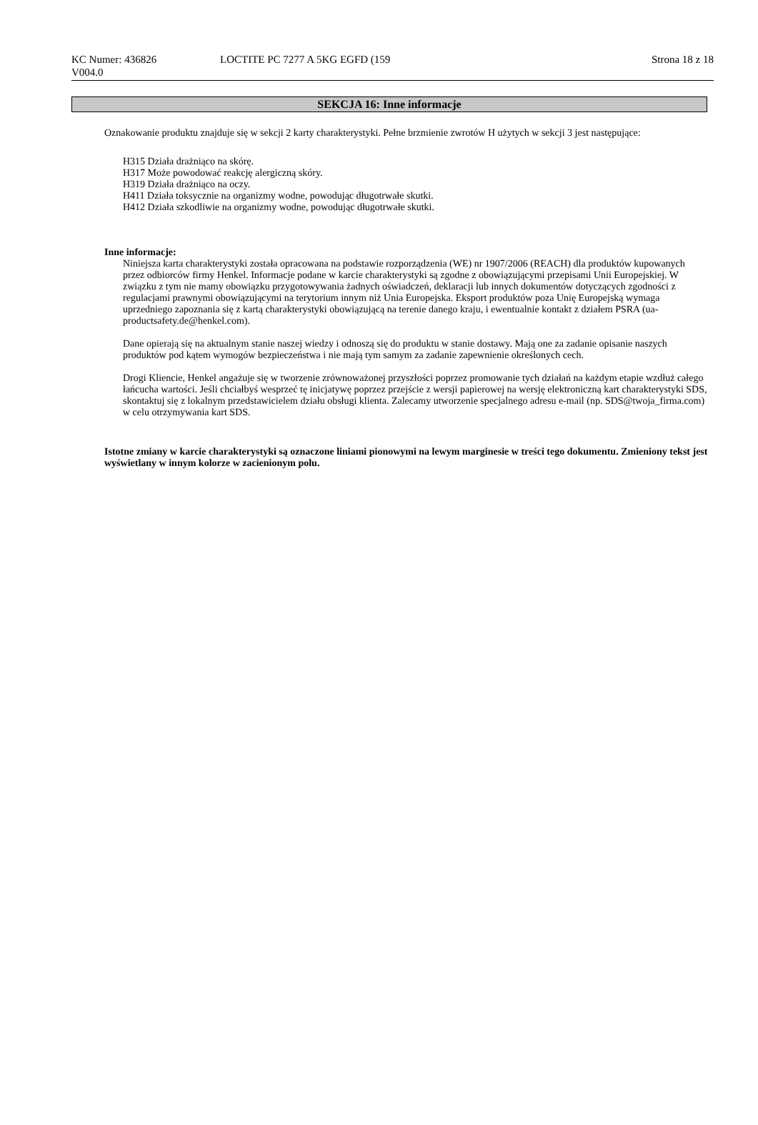KC Numer: 436826
V004.0
LOCTITE PC 7277 A 5KG EGFD (159
Strona 18 z 18
SEKCJA 16: Inne informacje
Oznakowanie produktu znajduje się w sekcji 2 karty charakterystyki. Pełne brzmienie zwrotów H użytych w sekcji 3 jest następujące:
H315 Działa drażniąco na skórę.
H317 Może powodować reakcję alergiczną skóry.
H319 Działa drażniąco na oczy.
H411 Działa toksycznie na organizmy wodne, powodując długotrwałe skutki.
H412 Działa szkodliwie na organizmy wodne, powodując długotrwałe skutki.
Inne informacje:
Niniejsza karta charakterystyki została opracowana na podstawie rozporządzenia (WE) nr 1907/2006 (REACH) dla produktów kupowanych przez odbiorców firmy Henkel. Informacje podane w karcie charakterystyki są zgodne z obowiązującymi przepisami Unii Europejskiej. W związku z tym nie mamy obowiązku przygotowywania żadnych oświadczeń, deklaracji lub innych dokumentów dotyczących zgodności z regulacjami prawnymi obowiązującymi na terytorium innym niż Unia Europejska. Eksport produktów poza Unię Europejską wymaga uprzedniego zapoznania się z kartą charakterystyki obowiązującą na terenie danego kraju, i ewentualnie kontakt z działem PSRA (ua-productsafety.de@henkel.com).
Dane opierają się na aktualnym stanie naszej wiedzy i odnoszą się do produktu w stanie dostawy. Mają one za zadanie opisanie naszych produktów pod kątem wymogów bezpieczeństwa i nie mają tym samym za zadanie zapewnienie określonych cech.
Drogi Kliencie, Henkel angażuje się w tworzenie zrównoważonej przyszłości poprzez promowanie tych działań na każdym etapie wzdłuż całego łańcucha wartości. Jeśli chciałbyś wesprzeć tę inicjatywę poprzez przejście z wersji papierowej na wersję elektroniczną kart charakterystyki SDS, skontaktuj się z lokalnym przedstawicielem działu obsługi klienta. Zalecamy utworzenie specjalnego adresu e-mail (np. SDS@twoja_firma.com) w celu otrzymywania kart SDS.
Istotne zmiany w karcie charakterystyki są oznaczone liniami pionowymi na lewym marginesie w treści tego dokumentu. Zmieniony tekst jest wyświetlany w innym kolorze w zacienionym polu.